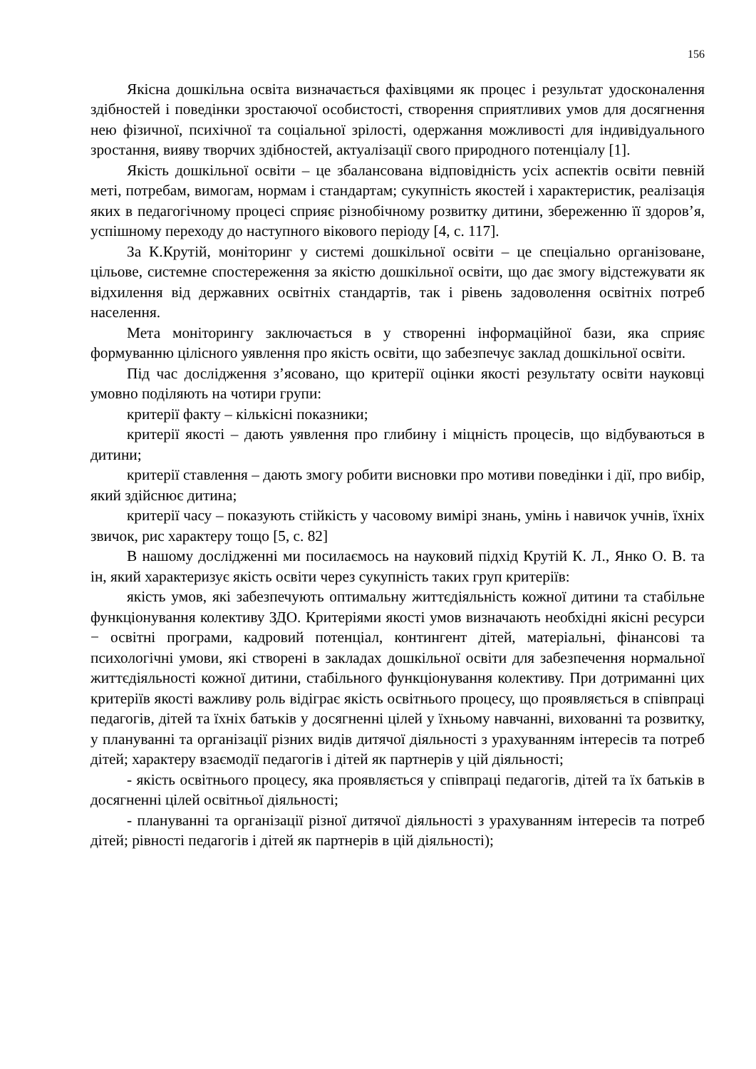156
Якісна дошкільна освіта визначається фахівцями як процес і результат удосконалення здібностей і поведінки зростаючої особистості, створення сприятливих умов для досягнення нею фізичної, психічної та соціальної зрілості, одержання можливості для індивідуального зростання, вияву творчих здібностей, актуалізації свого природного потенціалу [1].
Якість дошкільної освіти – це збалансована відповідність усіх аспектів освіти певній меті, потребам, вимогам, нормам і стандартам; сукупність якостей і характеристик, реалізація яких в педагогічному процесі сприяє різнобічному розвитку дитини, збереженню її здоров’я, успішному переходу до наступного вікового періоду [4, с. 117].
За К.Крутій, моніторинг у системі дошкільної освіти – це спеціально організоване, цільове, системне спостереження за якістю дошкільної освіти, що дає змогу відстежувати як відхилення від державних освітніх стандартів, так і рівень задоволення освітніх потреб населення.
Мета моніторингу заключається в у створенні інформаційної бази, яка сприяє формуванню цілісного уявлення про якість освіти, що забезпечує заклад дошкільної освіти.
Під час дослідження з’ясовано, що критерії оцінки якості результату освіти науковці умовно поділяють на чотири групи:
критерії факту – кількісні показники;
критерії якості – дають уявлення про глибину і міцність процесів, що відбуваються в дитини;
критерії ставлення – дають змогу робити висновки про мотиви поведінки і дії, про вибір, який здійснює дитина;
критерії часу – показують стійкість у часовому вимірі знань, умінь і навичок учнів, їхніх звичок, рис характеру тощо [5, с. 82]
В нашому дослідженні ми посилаємось на науковий підхід Крутій К. Л., Янко О. В. та ін, який характеризує якість освіти через сукупність таких груп критеріїв:
якість умов, які забезпечують оптимальну життєдіяльність кожної дитини та стабільне функціонування колективу ЗДО. Критеріями якості умов визначають необхідні якісні ресурси − освітні програми, кадровий потенціал, контингент дітей, матеріальні, фінансові та психологічні умови, які створені в закладах дошкільної освіти для забезпечення нормальної життєдіяльності кожної дитини, стабільного функціонування колективу. При дотриманні цих критеріїв якості важливу роль відіграє якість освітнього процесу, що проявляється в співпраці педагогів, дітей та їхніх батьків у досягненні цілей у їхньому навчанні, вихованні та розвитку, у плануванні та організації різних видів дитячої діяльності з урахуванням інтересів та потреб дітей; характеру взаємодії педагогів і дітей як партнерів у цій діяльності;
- якість освітнього процесу, яка проявляється у співпраці педагогів, дітей та їх батьків в досягненні цілей освітньої діяльності;
- плануванні та організації різної дитячої діяльності з урахуванням інтересів та потреб дітей; рівності педагогів і дітей як партнерів в цій діяльності);